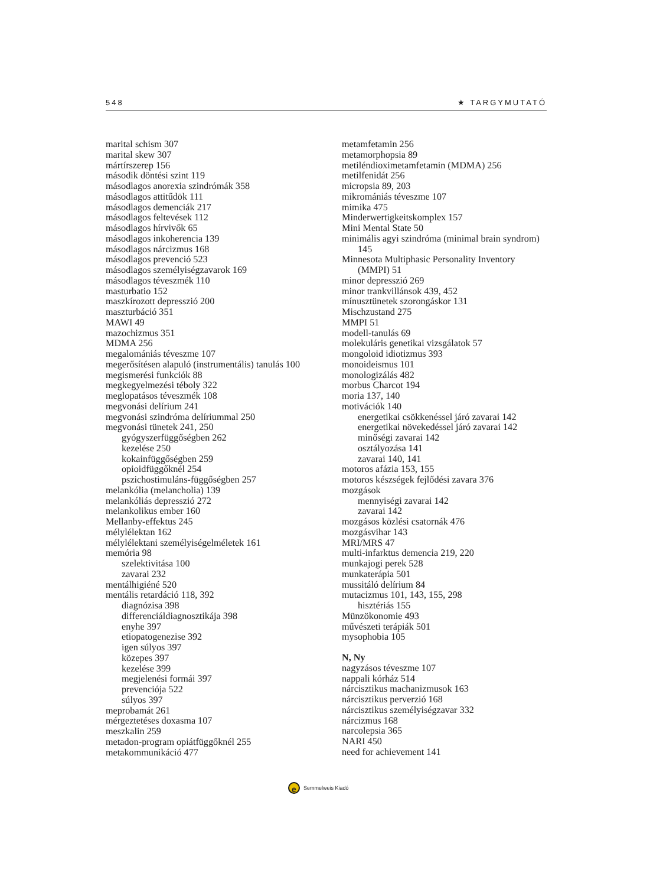548 ★ TARGYMUTATÓ
marital schism 307
marital skew 307
mártírszerep 156
második döntési szint 119
másodlagos anorexia szindrómák 358
másodlagos attitűdök 111
másodlagos demenciák 217
másodlagos feltevések 112
másodlagos hírvivők 65
másodlagos inkoherencia 139
másodlagos nárcizmus 168
másodlagos prevenció 523
másodlagos személyiségzavarok 169
másodlagos téveszmék 110
masturbatio 152
maszkírozott depresszió 200
maszturbáció 351
MAWI 49
mazochizmus 351
MDMA 256
megalomániás téveszme 107
megerősítésen alapuló (instrumentális) tanulás 100
megismerési funkciók 88
megkegyelmezési téboly 322
meglopatásos téveszmék 108
megvonási delírium 241
megvonási szindróma delíriummal 250
megvonási tünetek 241, 250
gyógyszerfüggőségben 262
kezelése 250
kokainfüggőségben 259
opioidfüggőknél 254
pszichostimuláns-függőségben 257
melankólia (melancholia) 139
melankóliás depresszió 272
melankolikus ember 160
Mellanby-effektus 245
mélylélektan 162
mélylélektani személyiségelméletek 161
memória 98
szelektivitása 100
zavarai 232
mentálhigiéné 520
mentális retardáció 118, 392
diagnózisa 398
differenciáldiagnosztikája 398
enyhe 397
etiopatogenezise 392
igen súlyos 397
közepes 397
kezelése 399
megjelenési formái 397
prevenciója 522
súlyos 397
meprobamát 261
mérgeztetéses doxasma 107
meszkalin 259
metadon-program opiátfüggőknél 255
metakommunikáció 477
metamfetamin 256
metamorphopsia 89
metiléndioximetamfetamin (MDMA) 256
metilfenidát 256
micropsia 89, 203
mikromániás téveszme 107
mimika 475
Minderwertigkeitskomplex 157
Mini Mental State 50
minimális agyi szindróma (minimal brain syndrom)
145
Minnesota Multiphasic Personality Inventory
(MMPI) 51
minor depresszió 269
minor trankvillánsok 439, 452
mínusztünetek szorongáskor 131
Mischzustand 275
MMPI 51
modell-tanulás 69
molekuláris genetikai vizsgálatok 57
mongoloid idiotizmus 393
monoideismus 101
monologizálás 482
morbus Charcot 194
moria 137, 140
motivációk 140
energetikai csökkenéssel járó zavarai 142
energetikai növekedéssel járó zavarai 142
minőségi zavarai 142
osztályozása 141
zavarai 140, 141
motoros afázia 153, 155
motoros készségek fejlődési zavara 376
mozgások
mennyiségi zavarai 142
zavarai 142
mozgásos közlési csatornák 476
mozgásvihar 143
MRI/MRS 47
multi-infarktus demencia 219, 220
munkajogi perek 528
munkaterápia 501
mussitáló delírium 84
mutacizmus 101, 143, 155, 298
hisztériás 155
Münzökonomie 493
művészeti terápiák 501
mysophobia 105
N, Ny
nagyzásos téveszme 107
nappali kórház 514
nárcisztikus machanizmusok 163
nárcisztikus perverzió 168
nárcisztikus személyiségzavar 332
nárcizmus 168
narcolepsia 365
NARI 450
need for achievement 141
e Semmelweis Kiadó